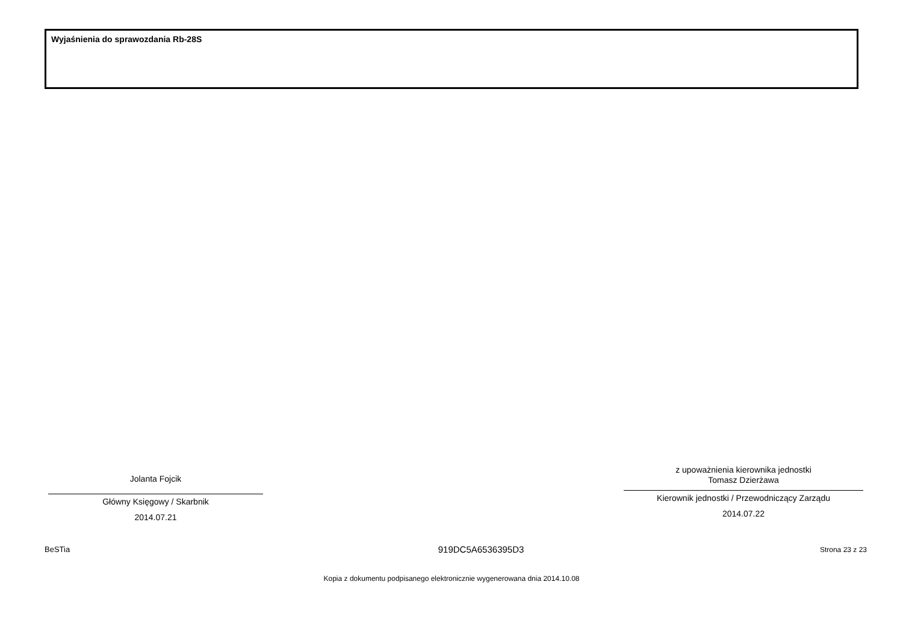Wyjaśnienia do sprawozdania Rb-28S
Jolanta Fojcik
Główny Księgowy / Skarbnik
2014.07.21
z upoważnienia kierownika jednostki
Tomasz Dzierżawa
Kierownik jednostki / Przewodniczący Zarządu
2014.07.22
BeSTia 919DC5A6536395D3 Strona 23 z 23
Kopia z dokumentu podpisanego elektronicznie wygenerowana dnia 2014.10.08